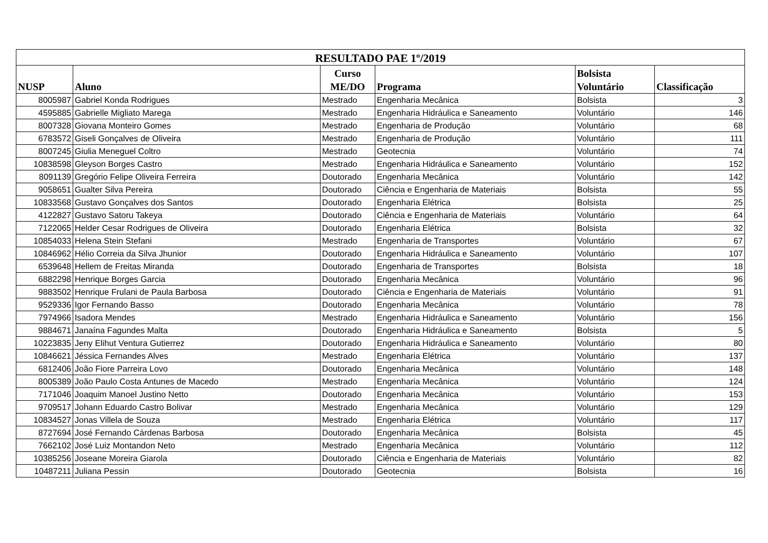| RESULTADO PAE 1º/2019 | | | | | |
| --- | --- | --- | --- | --- | --- |
| NUSP | Aluno | Curso ME/DO | Programa | Bolsista Voluntário | Classificação |
| 8005987 | Gabriel Konda Rodrigues | Mestrado | Engenharia Mecânica | Bolsista | 3 |
| 4595885 | Gabrielle Migliato Marega | Mestrado | Engenharia Hidráulica e Saneamento | Voluntário | 146 |
| 8007328 | Giovana Monteiro Gomes | Mestrado | Engenharia de Produção | Voluntário | 68 |
| 6783572 | Giseli Gonçalves de Oliveira | Mestrado | Engenharia de Produção | Voluntário | 111 |
| 8007245 | Giulia Meneguel Coltro | Mestrado | Geotecnia | Voluntário | 74 |
| 10838598 | Gleyson Borges Castro | Mestrado | Engenharia Hidráulica e Saneamento | Voluntário | 152 |
| 8091139 | Gregório Felipe Oliveira Ferreira | Doutorado | Engenharia Mecânica | Voluntário | 142 |
| 9058651 | Gualter Silva Pereira | Doutorado | Ciência e Engenharia de Materiais | Bolsista | 55 |
| 10833568 | Gustavo Gonçalves dos Santos | Doutorado | Engenharia Elétrica | Bolsista | 25 |
| 4122827 | Gustavo Satoru Takeya | Doutorado | Ciência e Engenharia de Materiais | Voluntário | 64 |
| 7122065 | Helder Cesar Rodrigues de Oliveira | Doutorado | Engenharia Elétrica | Bolsista | 32 |
| 10854033 | Helena Stein Stefani | Mestrado | Engenharia de Transportes | Voluntário | 67 |
| 10846962 | Hélio Correia da Silva Jhunior | Doutorado | Engenharia Hidráulica e Saneamento | Voluntário | 107 |
| 6539648 | Hellem de Freitas Miranda | Doutorado | Engenharia de Transportes | Bolsista | 18 |
| 6882298 | Henrique Borges Garcia | Doutorado | Engenharia Mecânica | Voluntário | 96 |
| 9883502 | Henrique Frulani de Paula Barbosa | Doutorado | Ciência e Engenharia de Materiais | Voluntário | 91 |
| 9529336 | Igor Fernando Basso | Doutorado | Engenharia Mecânica | Voluntário | 78 |
| 7974966 | Isadora Mendes | Mestrado | Engenharia Hidráulica e Saneamento | Voluntário | 156 |
| 9884671 | Janaína Fagundes Malta | Doutorado | Engenharia Hidráulica e Saneamento | Bolsista | 5 |
| 10223835 | Jeny Elihut Ventura Gutierrez | Doutorado | Engenharia Hidráulica e Saneamento | Voluntário | 80 |
| 10846621 | Jéssica Fernandes Alves | Mestrado | Engenharia Elétrica | Voluntário | 137 |
| 6812406 | João Fiore Parreira Lovo | Doutorado | Engenharia Mecânica | Voluntário | 148 |
| 8005389 | João Paulo Costa Antunes de Macedo | Mestrado | Engenharia Mecânica | Voluntário | 124 |
| 7171046 | Joaquim Manoel Justino Netto | Doutorado | Engenharia Mecânica | Voluntário | 153 |
| 9709517 | Johann Eduardo Castro Bolivar | Mestrado | Engenharia Mecânica | Voluntário | 129 |
| 10834527 | Jonas Villela de Souza | Mestrado | Engenharia Elétrica | Voluntário | 117 |
| 8727694 | José Fernando Cárdenas Barbosa | Doutorado | Engenharia Mecânica | Bolsista | 45 |
| 7662102 | José Luiz Montandon Neto | Mestrado | Engenharia Mecânica | Voluntário | 112 |
| 10385256 | Joseane Moreira Giarola | Doutorado | Ciência e Engenharia de Materiais | Voluntário | 82 |
| 10487211 | Juliana Pessin | Doutorado | Geotecnia | Bolsista | 16 |